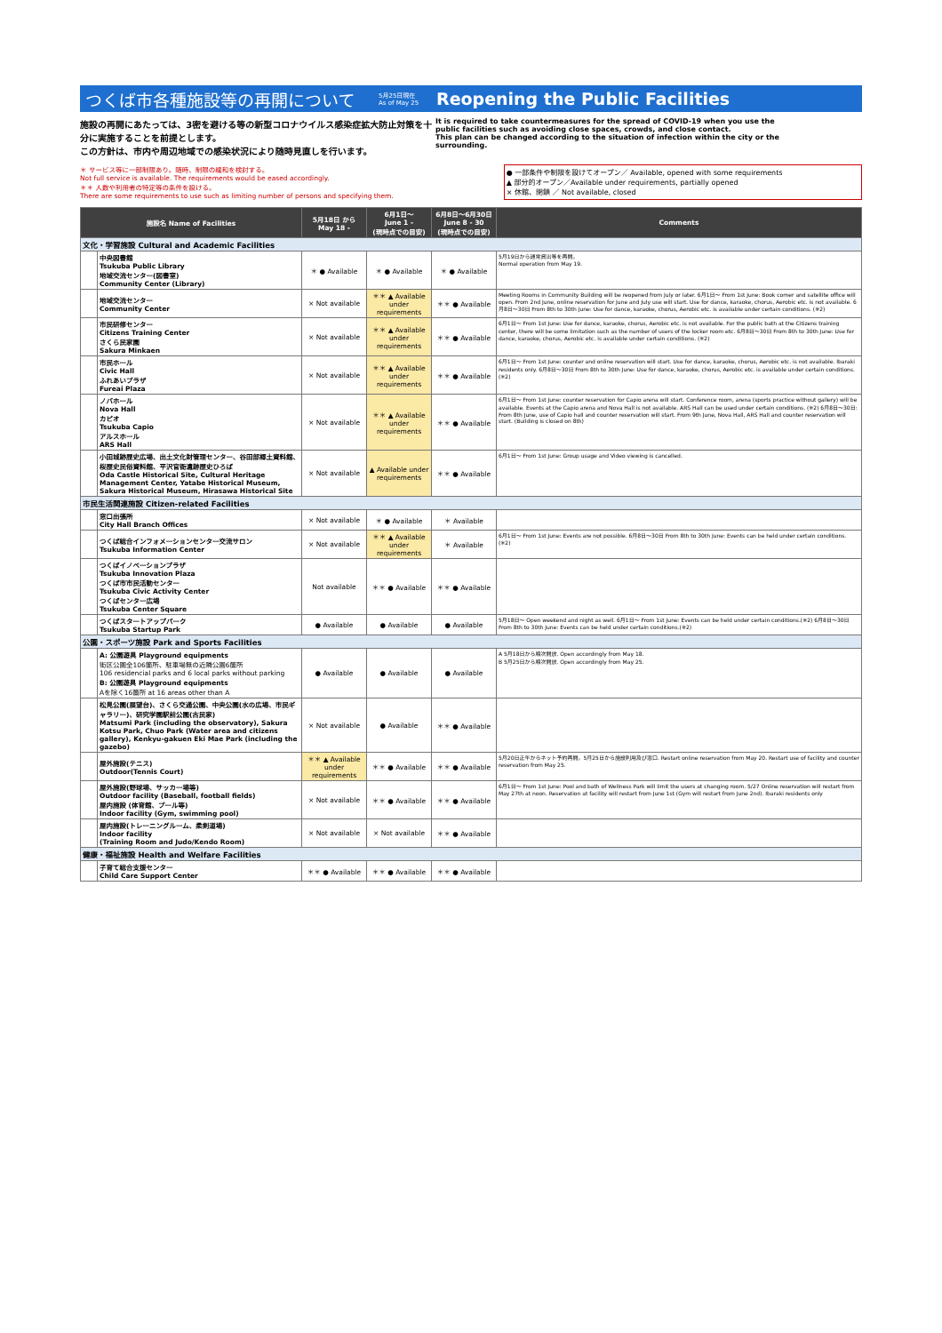つくば市各種施設等の再開について 5月25日現在
As of May 25 Reopening the Public Facilities
施設の再開にあたっては、3密を避ける等の新型コロナウイルス感染症拡大防止対策を十分に実施することを前提とします。
この方針は、市内や周辺地域での感染状況により随時見直しを行います。
It is required to take countermeasures for the spread of COVID-19 when you use the public facilities such as avoiding close spaces, crowds, and close contact.
This plan can be changed according to the situation of infection within the city or the surrounding.
＊ サービス等に一部制限あり。随時、制限の緩和を検討する。
Not full service is available. The requirements would be eased accordingly.
＊＊ 人数や利用者の特定等の条件を設ける。
There are some requirements to use such as limiting number of persons and specifying them.
● 一部条件や制限を設けてオープン／ Available, opened with some requirements
▲ 部分的オープン／Available under requirements, partially opened
× 休館、閉鎖 ／ Not available, closed
| 施設名 Name of Facilities | | 5月18日 から May 18 - | 6月1日～ June 1 - (現時点での目安) | 6月8日～6月30日 June 8 - 30 (現時点での目安) | Comments |
| --- | --- | --- | --- | --- | --- |
| 文化・学習施設 Cultural and Academic Facilities | | | | | |
| | 中央図書館 Tsukuba Public Library 地域交流センター(図書室) Community Center (Library) | ＊ ● Available | ＊ ● Available | ＊ ● Available | 5月19日から通常貸出等を再開。 Normal operation from May 19. |
| | 地域交流センター Community Center | × Not available | ＊＊ ▲ Available under requirements | ＊＊ ● Available | Meeting Rooms in Community Building will be reopened from July or later. 6月1日～ From 1st June: Book corner and satellite office will open. From 2nd June, online reservation for June and July use will start. Use for dance, karaoke, chorus, Aerobic etc. is not available. 6月8日～30日 From 8th to 30th June: Use for dance, karaoke, chorus, Aerobic etc. is available under certain conditions. (※2) |
| | 市民研修センター Citizens Training Center さくら民家園 Sakura Minkaen | × Not available | ＊＊ ▲ Available under requirements | ＊＊ ● Available | 6月1日～ From 1st June: Use for dance, karaoke, chorus, Aerobic etc. is not available. For the public bath at the Citizens training center, there will be some limitation such as the number of users of the locker room etc. 6月8日～30日 From 8th to 30th June: Use for dance, karaoke, chorus, Aerobic etc. is available under certain conditions. (※2) |
| | 市民ホール Civic Hall ふれあいプラザ Fureai Plaza | × Not available | ＊＊ ▲ Available under requirements | ＊＊ ● Available | 6月1日～ From 1st June: counter and online reservation will start. Use for dance, karaoke, chorus, Aerobic etc. is not available. Ibaraki residents only. 6月8日～30日 From 8th to 30th June: Use for dance, karaoke, chorus, Aerobic etc. is available under certain conditions. (※2) |
| | ノバホール Nova Hall カピオ Tsukuba Capio アルスホール ARS Hall | × Not available | ＊＊ ▲ Available under requirements | ＊＊ ● Available | 6月1日～ From 1st June: counter reservation for Capio arena will start. Conference room, arena (sports practice without gallery) will be available. Events at the Capio arena and Nova Hall is not available. ARS Hall can be used under certain conditions. (※2) 6月8日～30日: From 8th June, use of Capio hall and counter reservation will start. From 9th June, Nova Hall, ARS Hall and counter reservation will start. (Building is closed on 8th) |
| | 小田城跡歴史広場、出土文化財管理センター、谷田部郷土資料館、桜歴史民俗資料館、平沢官衙遺跡歴史ひろば Oda Castle Historical Site, Cultural Heritage Management Center, Yatabe Historical Museum, Sakura Historical Museum, Hirasawa Historical Site | × Not available | ▲ Available under requirements | ＊＊ ● Available | 6月1日～ From 1st June: Group usage and Video viewing is cancelled. |
| 市民生活関連施設 Citizen-related Facilities | | | | | |
| | 窓口出張所 City Hall Branch Offices | × Not available | ＊ ● Available | ＊ Available | |
| | つくば総合インフォメーションセンター交流サロン Tsukuba Information Center | × Not available | ＊＊ ▲ Available under requirements | ＊ Available | 6月1日～ From 1st June: Events are not possible. 6月8日～30日 From 8th to 30th June: Events can be held under certain conditions. (※2) |
| | つくばイノベーションプラザ Tsukuba Innovation Plaza つくば市市民活動センター Tsukuba Civic Activity Center つくばセンター広場 Tsukuba Center Square | Not available | ＊＊ ● Available | ＊＊ ● Available | |
| | つくばスタートアップパーク Tsukuba Startup Park | ● Available | ● Available | ● Available | 5月18日～ Open weekend and night as well. 6月1日～ From 1st June: Events can be held under certain conditions.(※2) 6月8日～30日 From 8th to 30th June: Events can be held under certain conditions.(※2) |
| 公園・スポーツ施設 Park and Sports Facilities | | | | | |
| | A: 公園遊具 Playground equipments 街区公園全106箇所、駐車場無の近隣公園6箇所 106 residencial parks and 6 local parks without parking B: 公園遊具 Playground equipments Aを除く16箇所 at 16 areas other than A | ● Available | ● Available | ● Available | A 5月18日から順次開放. Open accordingly from May 18. B 5月25日から順次開放. Open accordingly from May 25. |
| | 松見公園(展望台)、さくら交通公園、中央公園(水の広場、市民ギャラリー)、研究学園駅前公園(古民家) Matsumi Park (including the observatory), Sakura Kotsu Park, Chuo Park (Water area and citizens gallery), Kenkyu-gakuen Eki Mae Park (including the gazebo) | × Not available | ● Available | ＊＊ ● Available | |
| | 屋外施設(テニス) Outdoor(Tennis Court) | ＊＊ ▲ Available under requirements | ＊＊ ● Available | ＊＊ ● Available | 5月20日正午からネット予約再開。5月25日から施設利用及び窓口. Restart online reservation from May 20. Restart use of facility and counter reservation from May 25. |
| | 屋外施設(野球場、サッカー場等) Outdoor facility (Baseball, football fields) 屋内施設 (体育館、プール等) Indoor facility (Gym, swimming pool) | × Not available | ＊＊ ● Available | ＊＊ ● Available | 6月1日～ From 1st June: Pool and bath of Wellness Park will limit the users at changing room. 5/27 Online reservation will restart from May 27th at noon. Reservation at facility will restart from June 1st (Gym will restart from June 2nd). Ibaraki residents only |
| | 屋内施設(トレーニングルーム、柔剣道場) Indoor facility (Training Room and Judo/Kendo Room) | × Not available | × Not available | ＊＊ ● Available | |
| 健康・福祉施設 Health and Welfare Facilities | | | | | |
| | 子育て総合支援センター Child Care Support Center | ＊＊ ● Available | ＊＊ ● Available | ＊＊ ● Available | |